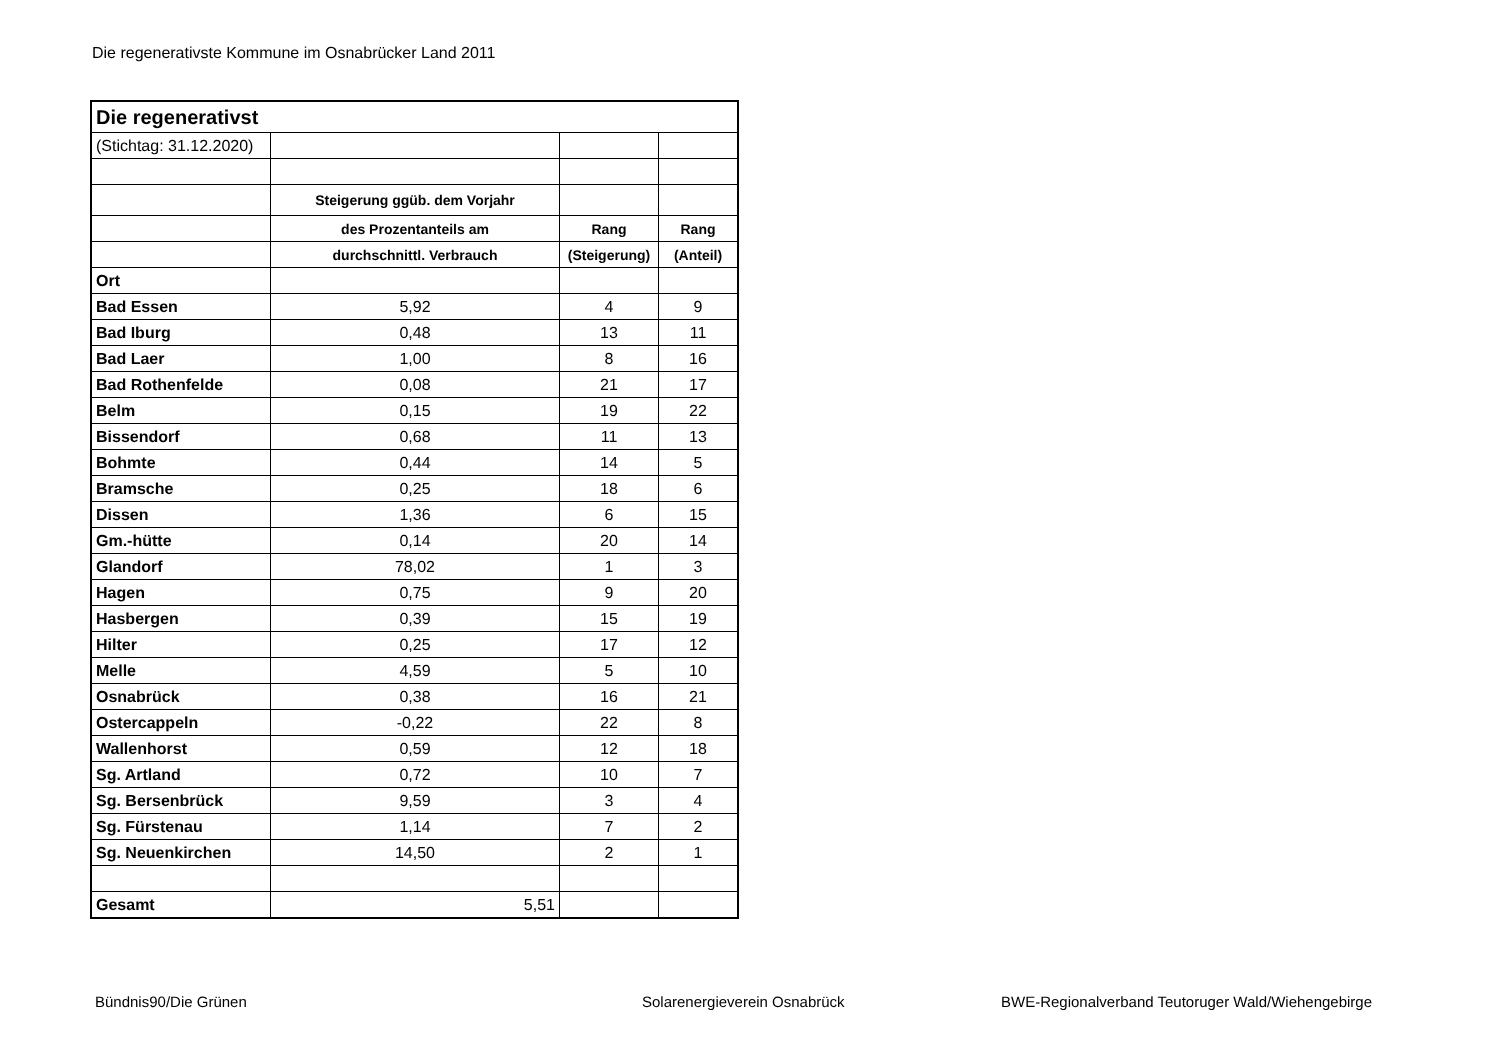Die regenerativste Kommune im Osnabrücker Land 2011
| Die regenerativst | | | |
| (Stichtag: 31.12.2020) | | | |
| | Steigerung ggüb. dem Vorjahr | | |
| | des Prozentanteils am | Rang | Rang |
| | durchschnittl. Verbrauch | (Steigerung) | (Anteil) |
| Ort | | | |
| Bad Essen | 5,92 | 4 | 9 |
| Bad Iburg | 0,48 | 13 | 11 |
| Bad Laer | 1,00 | 8 | 16 |
| Bad Rothenfelde | 0,08 | 21 | 17 |
| Belm | 0,15 | 19 | 22 |
| Bissendorf | 0,68 | 11 | 13 |
| Bohmte | 0,44 | 14 | 5 |
| Bramsche | 0,25 | 18 | 6 |
| Dissen | 1,36 | 6 | 15 |
| Gm.-hütte | 0,14 | 20 | 14 |
| Glandorf | 78,02 | 1 | 3 |
| Hagen | 0,75 | 9 | 20 |
| Hasbergen | 0,39 | 15 | 19 |
| Hilter | 0,25 | 17 | 12 |
| Melle | 4,59 | 5 | 10 |
| Osnabrück | 0,38 | 16 | 21 |
| Ostercappeln | -0,22 | 22 | 8 |
| Wallenhorst | 0,59 | 12 | 18 |
| Sg. Artland | 0,72 | 10 | 7 |
| Sg. Bersenbrück | 9,59 | 3 | 4 |
| Sg. Fürstenau | 1,14 | 7 | 2 |
| Sg. Neuenkirchen | 14,50 | 2 | 1 |
| Gesamt | 5,51 | | |
Bündnis90/Die Grünen Solarenergieverein Osnabrück
BWE-Regionalverband Teutoruger Wald/Wiehengebirge